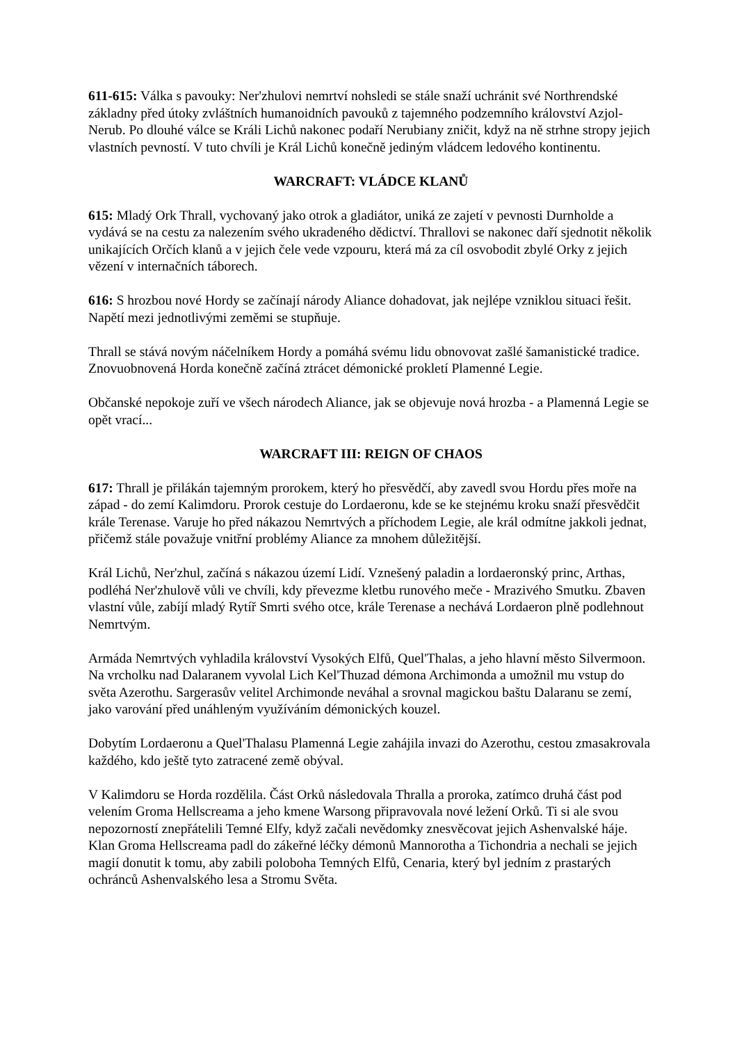611-615: Válka s pavouky: Ner'zhulovi nemrtví nohsledi se stále snaží uchránit své Northrendské základny před útoky zvláštních humanoidních pavouků z tajemného podzemního království Azjol-Nerub. Po dlouhé válce se Králi Lichů nakonec podaří Nerubiany zničit, když na ně strhne stropy jejich vlastních pevností. V tuto chvíli je Král Lichů konečně jediným vládcem ledového kontinentu.
WARCRAFT: VLÁDCE KLANŮ
615: Mladý Ork Thrall, vychovaný jako otrok a gladiátor, uniká ze zajetí v pevnosti Durnholde a vydává se na cestu za nalezením svého ukradeného dědictví. Thrallovi se nakonec daří sjednotit několik unikajících Orčích klanů a v jejich čele vede vzpouru, která má za cíl osvobodit zbylé Orky z jejich vězení v internačních táborech.
616: S hrozbou nové Hordy se začínají národy Aliance dohadovat, jak nejlépe vzniklou situaci řešit. Napětí mezi jednotlivými zeměmi se stupňuje.
Thrall se stává novým náčelníkem Hordy a pomáhá svému lidu obnovovat zašlé šamanistické tradice. Znovuobnovená Horda konečně začíná ztrácet démonické prokletí Plamenné Legie.
Občanské nepokoje zuří ve všech národech Aliance, jak se objevuje nová hrozba - a Plamenná Legie se opět vrací...
WARCRAFT III: REIGN OF CHAOS
617: Thrall je přilákán tajemným prorokem, který ho přesvědčí, aby zavedl svou Hordu přes moře na západ - do zemí Kalimdoru. Prorok cestuje do Lordaeronu, kde se ke stejnému kroku snaží přesvědčit krále Terenase. Varuje ho před nákazou Nemrtvých a příchodem Legie, ale král odmítne jakkoli jednat, přičemž stále považuje vnitřní problémy Aliance za mnohem důležitější.
Král Lichů, Ner'zhul, začíná s nákazou území Lidí. Vznešený paladin a lordaeronský princ, Arthas, podléhá Ner'zhulově vůli ve chvíli, kdy převezme kletbu runového meče - Mrazivého Smutku. Zbaven vlastní vůle, zabíjí mladý Rytíř Smrti svého otce, krále Terenase a nechává Lordaeron plně podlehnout Nemrtvým.
Armáda Nemrtvých vyhladila království Vysokých Elfů, Quel'Thalas, a jeho hlavní město Silvermoon. Na vrcholku nad Dalaranem vyvolal Lich Kel'Thuzad démona Archimonda a umožnil mu vstup do světa Azerothu. Sargerasův velitel Archimonde neváhal a srovnal magickou baštu Dalaranu se zemí, jako varování před unáhleným využíváním démonických kouzel.
Dobytím Lordaeronu a Quel'Thalasu Plamenná Legie zahájila invazi do Azerothu, cestou zmasakrovala každého, kdo ještě tyto zatracené země obýval.
V Kalimdoru se Horda rozdělila. Část Orků následovala Thralla a proroka, zatímco druhá část pod velením Groma Hellscreama a jeho kmene Warsong připravovala nové ležení Orků. Ti si ale svou nepozorností znepřátelili Temné Elfy, když začali nevědomky znesvěcovat jejich Ashenvalské háje. Klan Groma Hellscreama padl do zákeřné léčky démonů Mannorotha a Tichondria a nechali se jejich magií donutit k tomu, aby zabili poloboha Temných Elfů, Cenaria, který byl jedním z prastarých ochránců Ashenvalského lesa a Stromu Světa.